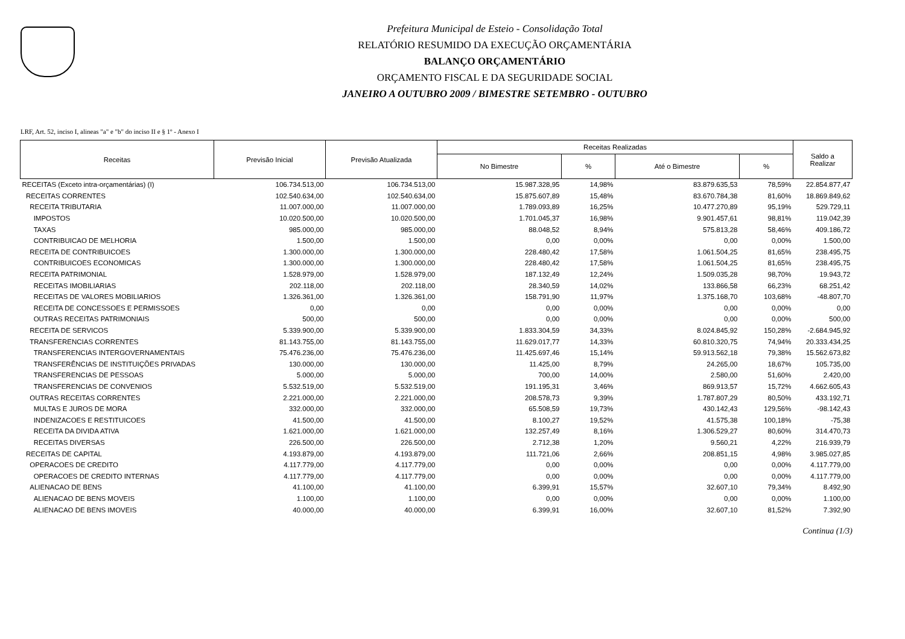Prefeitura Municipal de Esteio - Consolidação Total
RELATÓRIO RESUMIDO DA EXECUÇÃO ORÇAMENTÁRIA
BALANÇO ORÇAMENTÁRIO
ORÇAMENTO FISCAL E DA SEGURIDADE SOCIAL
JANEIRO A OUTUBRO 2009 / BIMESTRE SETEMBRO - OUTUBRO
LRF, Art. 52, inciso I, alineas "a" e "b" do inciso II e § 1º - Anexo I
| Receitas | Previsão Inicial | Previsão Atualizada | Receitas Realizadas | | | | Saldo a Realizar |
| --- | --- | --- | --- | --- | --- | --- | --- |
| | | | No Bimestre | % | Até o Bimestre | % | |
| RECEITAS (Exceto intra-orçamentárias) (I) | 106.734.513,00 | 106.734.513,00 | 15.987.328,95 | 14,98% | 83.879.635,53 | 78,59% | 22.854.877,47 |
| RECEITAS CORRENTES | 102.540.634,00 | 102.540.634,00 | 15.875.607,89 | 15,48% | 83.670.784,38 | 81,60% | 18.869.849,62 |
| RECEITA TRIBUTARIA | 11.007.000,00 | 11.007.000,00 | 1.789.093,89 | 16,25% | 10.477.270,89 | 95,19% | 529.729,11 |
| IMPOSTOS | 10.020.500,00 | 10.020.500,00 | 1.701.045,37 | 16,98% | 9.901.457,61 | 98,81% | 119.042,39 |
| TAXAS | 985.000,00 | 985.000,00 | 88.048,52 | 8,94% | 575.813,28 | 58,46% | 409.186,72 |
| CONTRIBUICAO DE MELHORIA | 1.500,00 | 1.500,00 | 0,00 | 0,00% | 0,00 | 0,00% | 1.500,00 |
| RECEITA DE CONTRIBUICOES | 1.300.000,00 | 1.300.000,00 | 228.480,42 | 17,58% | 1.061.504,25 | 81,65% | 238.495,75 |
| CONTRIBUICOES ECONOMICAS | 1.300.000,00 | 1.300.000,00 | 228.480,42 | 17,58% | 1.061.504,25 | 81,65% | 238.495,75 |
| RECEITA PATRIMONIAL | 1.528.979,00 | 1.528.979,00 | 187.132,49 | 12,24% | 1.509.035,28 | 98,70% | 19.943,72 |
| RECEITAS IMOBILIARIAS | 202.118,00 | 202.118,00 | 28.340,59 | 14,02% | 133.866,58 | 66,23% | 68.251,42 |
| RECEITAS DE VALORES MOBILIARIOS | 1.326.361,00 | 1.326.361,00 | 158.791,90 | 11,97% | 1.375.168,70 | 103,68% | -48.807,70 |
| RECEITA DE CONCESSOES E PERMISSOES | 0,00 | 0,00 | 0,00 | 0,00% | 0,00 | 0,00% | 0,00 |
| OUTRAS RECEITAS PATRIMONIAIS | 500,00 | 500,00 | 0,00 | 0,00% | 0,00 | 0,00% | 500,00 |
| RECEITA DE SERVICOS | 5.339.900,00 | 5.339.900,00 | 1.833.304,59 | 34,33% | 8.024.845,92 | 150,28% | -2.684.945,92 |
| TRANSFERENCIAS CORRENTES | 81.143.755,00 | 81.143.755,00 | 11.629.017,77 | 14,33% | 60.810.320,75 | 74,94% | 20.333.434,25 |
| TRANSFERENCIAS INTERGOVERNAMENTAIS | 75.476.236,00 | 75.476.236,00 | 11.425.697,46 | 15,14% | 59.913.562,18 | 79,38% | 15.562.673,82 |
| TRANSFERÊNCIAS DE INSTITUIÇÕES PRIVADAS | 130.000,00 | 130.000,00 | 11.425,00 | 8,79% | 24.265,00 | 18,67% | 105.735,00 |
| TRANSFERENCIAS DE PESSOAS | 5.000,00 | 5.000,00 | 700,00 | 14,00% | 2.580,00 | 51,60% | 2.420,00 |
| TRANSFERENCIAS DE CONVENIOS | 5.532.519,00 | 5.532.519,00 | 191.195,31 | 3,46% | 869.913,57 | 15,72% | 4.662.605,43 |
| OUTRAS RECEITAS CORRENTES | 2.221.000,00 | 2.221.000,00 | 208.578,73 | 9,39% | 1.787.807,29 | 80,50% | 433.192,71 |
| MULTAS E JUROS DE MORA | 332.000,00 | 332.000,00 | 65.508,59 | 19,73% | 430.142,43 | 129,56% | -98.142,43 |
| INDENIZACOES E RESTITUICOES | 41.500,00 | 41.500,00 | 8.100,27 | 19,52% | 41.575,38 | 100,18% | -75,38 |
| RECEITA DA DIVIDA ATIVA | 1.621.000,00 | 1.621.000,00 | 132.257,49 | 8,16% | 1.306.529,27 | 80,60% | 314.470,73 |
| RECEITAS DIVERSAS | 226.500,00 | 226.500,00 | 2.712,38 | 1,20% | 9.560,21 | 4,22% | 216.939,79 |
| RECEITAS DE CAPITAL | 4.193.879,00 | 4.193.879,00 | 111.721,06 | 2,66% | 208.851,15 | 4,98% | 3.985.027,85 |
| OPERACOES DE CREDITO | 4.117.779,00 | 4.117.779,00 | 0,00 | 0,00% | 0,00 | 0,00% | 4.117.779,00 |
| OPERACOES DE CREDITO INTERNAS | 4.117.779,00 | 4.117.779,00 | 0,00 | 0,00% | 0,00 | 0,00% | 4.117.779,00 |
| ALIENACAO DE BENS | 41.100,00 | 41.100,00 | 6.399,91 | 15,57% | 32.607,10 | 79,34% | 8.492,90 |
| ALIENACAO DE BENS MOVEIS | 1.100,00 | 1.100,00 | 0,00 | 0,00% | 0,00 | 0,00% | 1.100,00 |
| ALIENACAO DE BENS IMOVEIS | 40.000,00 | 40.000,00 | 6.399,91 | 16,00% | 32.607,10 | 81,52% | 7.392,90 |
Continua (1/3)